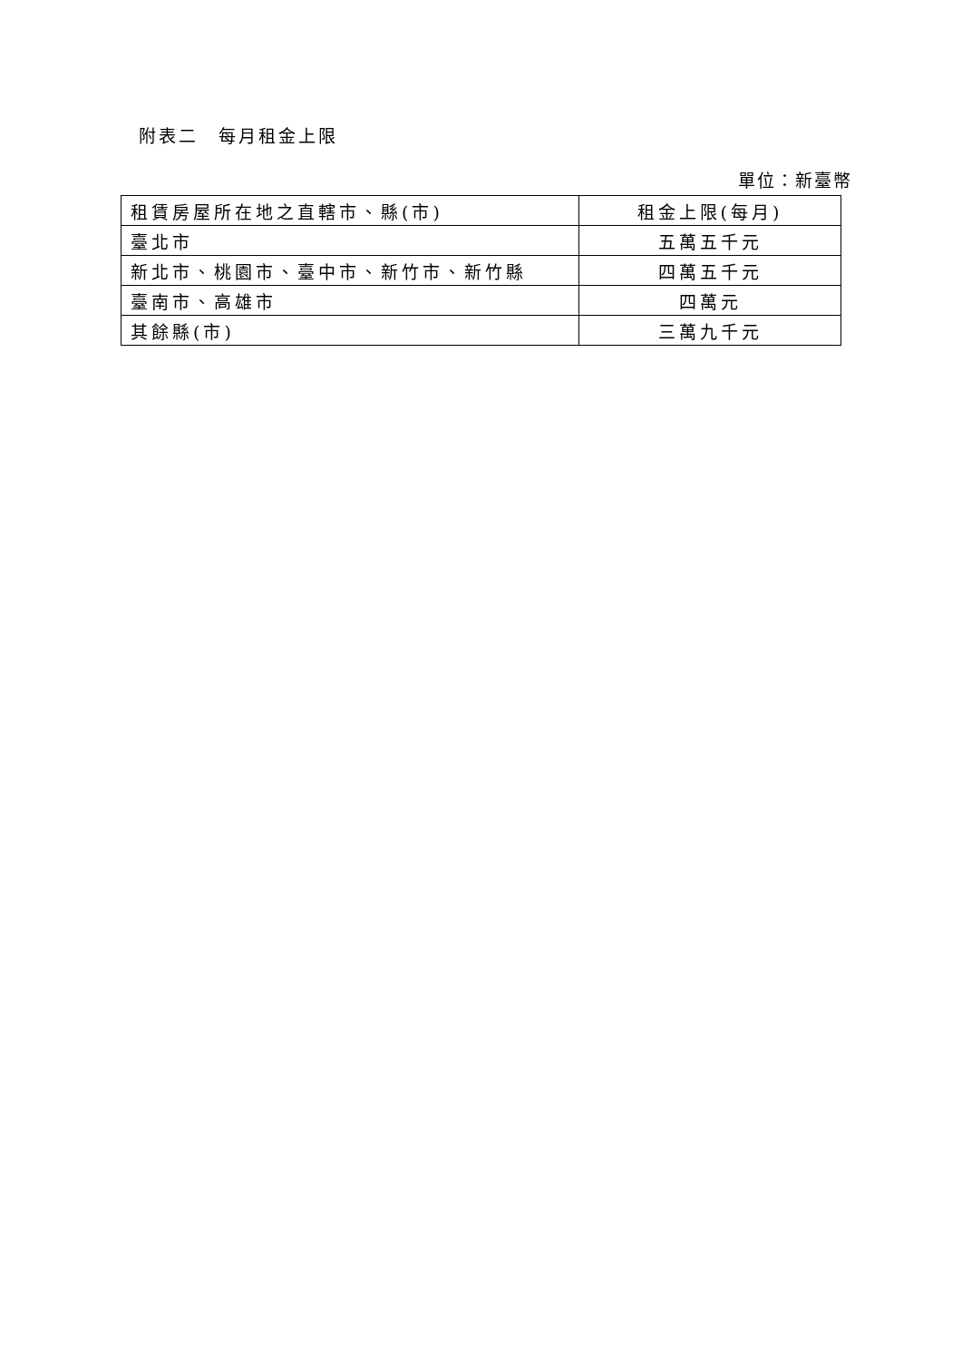附表二　每月租金上限
單位：新臺幣
| 租賃房屋所在地之直轄市、縣(市) | 租金上限(每月) |
| 臺北市 | 五萬五千元 |
| 新北市、桃園市、臺中市、新竹市、新竹縣 | 四萬五千元 |
| 臺南市、高雄市 | 四萬元 |
| 其餘縣(市) | 三萬九千元 |